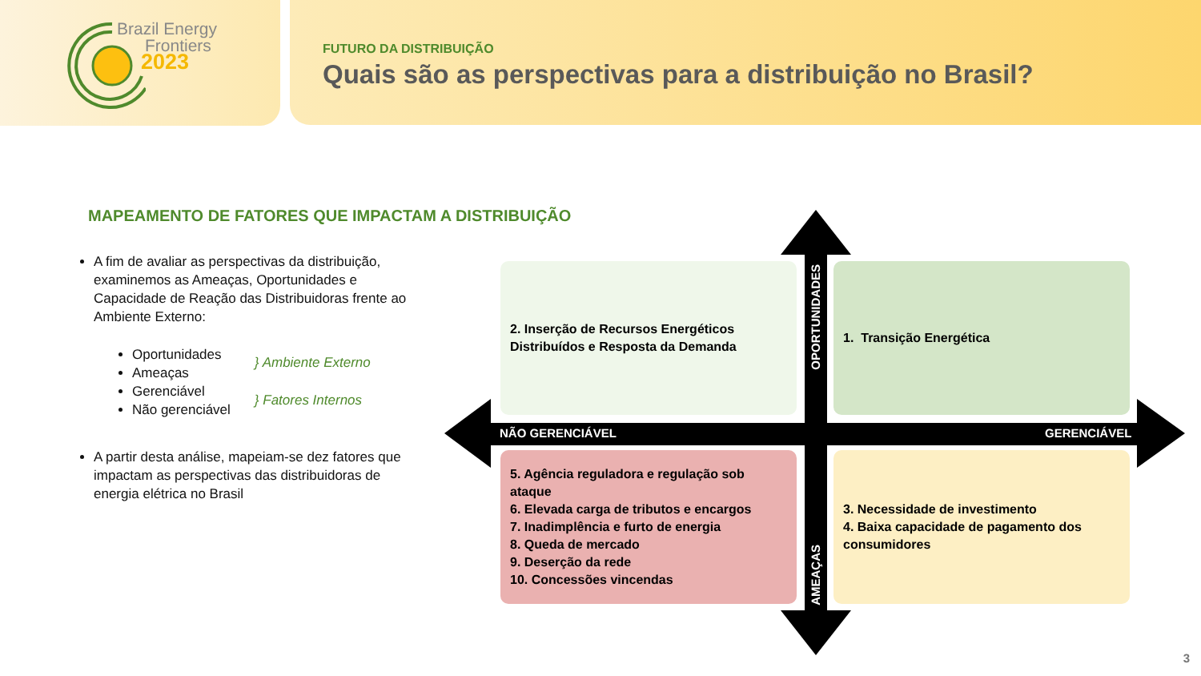Brazil Energy
Frontiers
2023
FUTURO DA DISTRIBUIÇÃO
Quais são as perspectivas para a distribuição no Brasil?
MAPEAMENTO DE FATORES QUE IMPACTAM A DISTRIBUIÇÃO
A fim de avaliar as perspectivas da distribuição, examinemos as Ameaças, Oportunidades e Capacidade de Reação das Distribuidoras frente ao Ambiente Externo:
Oportunidades
Ameaças
Gerenciável
Não gerenciável
} Ambiente Externo
} Fatores Internos
A partir desta análise, mapeiam-se dez fatores que impactam as perspectivas das distribuidoras de energia elétrica no Brasil
2. Inserção de Recursos Energéticos Distribuídos e Resposta da Demanda
1. Transição Energética
NÃO GERENCIÁVEL GERENCIÁVEL
OPORTUNIDADES
AMEAÇAS
5. Agência reguladora e regulação sob ataque
6. Elevada carga de tributos e encargos
7. Inadimplência e furto de energia
8. Queda de mercado
9. Deserção da rede
10. Concessões vincendas
3. Necessidade de investimento
4. Baixa capacidade de pagamento dos consumidores
3